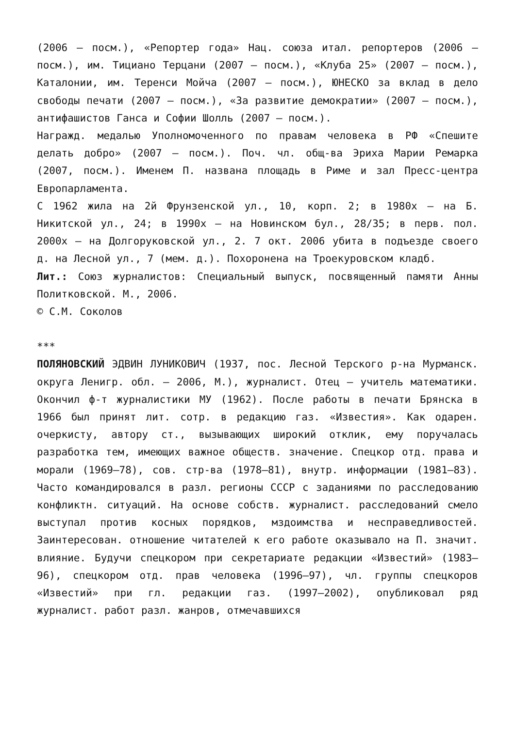(2006 – посм.), «Репортер года» Нац. союза итал. репортеров (2006 – посм.), им. Тициано Терцани (2007 – посм.), «Клуба 25» (2007 – посм.), Каталонии, им. Теренси Мойча (2007 – посм.), ЮНЕСКО за вклад в дело свободы печати (2007 – посм.), «За развитие демократии» (2007 – посм.), антифашистов Ганса и Софии Шолль (2007 – посм.).
Награжд. медалью Уполномоченного по правам человека в РФ «Спешите делать добро» (2007 – посм.). Поч. чл. общ-ва Эриха Марии Ремарка (2007, посм.). Именем П. названа площадь в Риме и зал Пресс-центра Европарламента.
С 1962 жила на 2й Фрунзенской ул., 10, корп. 2; в 1980х – на Б. Никитской ул., 24; в 1990х – на Новинском бул., 28/35; в перв. пол. 2000х – на Долгоруковской ул., 2. 7 окт. 2006 убита в подъезде своего д. на Лесной ул., 7 (мем. д.). Похоронена на Троекуровском кладб.
Лит.: Союз журналистов: Специальный выпуск, посвященный памяти Анны Политковской. М., 2006.
© С.М. Соколов
***
ПОЛЯНОВСКИЙ ЭДВИН ЛУНИКОВИЧ (1937, пос. Лесной Терского р-на Мурманск. округа Ленигр. обл. – 2006, М.), журналист. Отец – учитель математики. Окончил ф-т журналистики МУ (1962). После работы в печати Брянска в 1966 был принят лит. сотр. в редакцию газ. «Известия». Как одарен. очеркисту, автору ст., вызывающих широкий отклик, ему поручалась разработка тем, имеющих важное обществ. значение. Спецкор отд. права и морали (1969–78), сов. стр-ва (1978–81), внутр. информации (1981–83). Часто командировался в разл. регионы СССР с заданиями по расследованию конфликтн. ситуаций. На основе собств. журналист. расследований смело выступал против косных порядков, мздоимства и несправедливостей. Заинтересован. отношение читателей к его работе оказывало на П. значит. влияние. Будучи спецкором при секретариате редакции «Известий» (1983–96), спецкором отд. прав человека (1996–97), чл. группы спецкоров «Известий» при гл. редакции газ. (1997–2002), опубликовал ряд журналист. работ разл. жанров, отмечавшихся